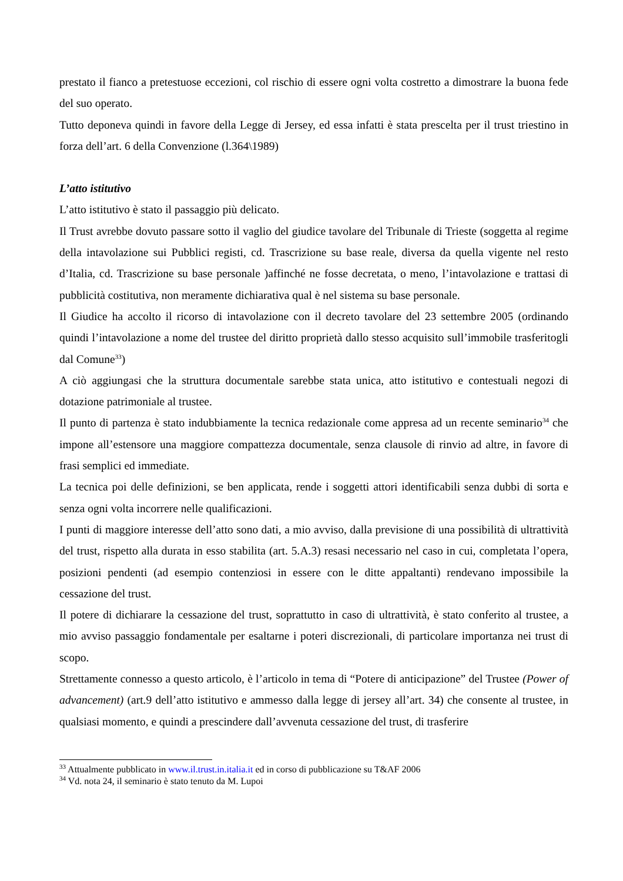prestato il fianco a pretestuose eccezioni, col rischio di essere ogni volta costretto a dimostrare la buona fede del suo operato.
Tutto deponeva quindi in favore della Legge di Jersey, ed essa infatti è stata prescelta per il trust triestino in forza dell’art. 6 della Convenzione (l.364\1989)
L’atto istitutivo
L’atto istitutivo è stato il passaggio più delicato.
Il Trust avrebbe dovuto passare sotto il vaglio del giudice tavolare del Tribunale di Trieste (soggetta al regime della intavolazione sui Pubblici registi, cd. Trascrizione su base reale, diversa da quella vigente nel resto d’Italia, cd. Trascrizione su base personale )affinché ne fosse decretata, o meno, l’intavolazione e trattasi di pubblicità costitutiva, non meramente dichiarativa qual è nel sistema su base personale.
Il Giudice ha accolto il ricorso di intavolazione con il decreto tavolare del 23 settembre 2005 (ordinando quindi l’intavolazione a nome del trustee del diritto proprietà dallo stesso acquisito sull’immobile trasferitogli dal Comune<sup>33</sup>)
A ciò aggiungasi che la struttura documentale sarebbe stata unica, atto istitutivo e contestuali negozi di dotazione patrimoniale al trustee.
Il punto di partenza è stato indubbiamente la tecnica redazionale come appresa ad un recente seminario<sup>34</sup> che impone all’estensore una maggiore compattezza documentale, senza clausole di rinvio ad altre, in favore di frasi semplici ed immediate.
La tecnica poi delle definizioni, se ben applicata, rende i soggetti attori identificabili senza dubbi di sorta e senza ogni volta incorrere nelle qualificazioni.
I punti di maggiore interesse dell’atto sono dati, a mio avviso, dalla previsione di una possibilità di ultrattività del trust, rispetto alla durata in esso stabilita (art. 5.A.3) resasi necessario nel caso in cui, completata l’opera, posizioni pendenti (ad esempio contenziosi in essere con le ditte appaltanti) rendevano impossibile la cessazione del trust.
Il potere di dichiarare la cessazione del trust, soprattutto in caso di ultrattività, è stato conferito al trustee, a mio avviso passaggio fondamentale per esaltarne i poteri discrezionali, di particolare importanza nei trust di scopo.
Strettamente connesso a questo articolo, è l’articolo in tema di “Potere di anticipazione” del Trustee (Power of advancement) (art.9 dell’atto istitutivo e ammesso dalla legge di jersey all’art. 34) che consente al trustee, in qualsiasi momento, e quindi a prescindere dall’avvenuta cessazione del trust, di trasferire
<sup>33</sup> Attualmente pubblicato in www.il.trust.in.italia.it ed in corso di pubblicazione su T&AF 2006
<sup>34</sup> Vd. nota 24, il seminario è stato tenuto da M. Lupoi